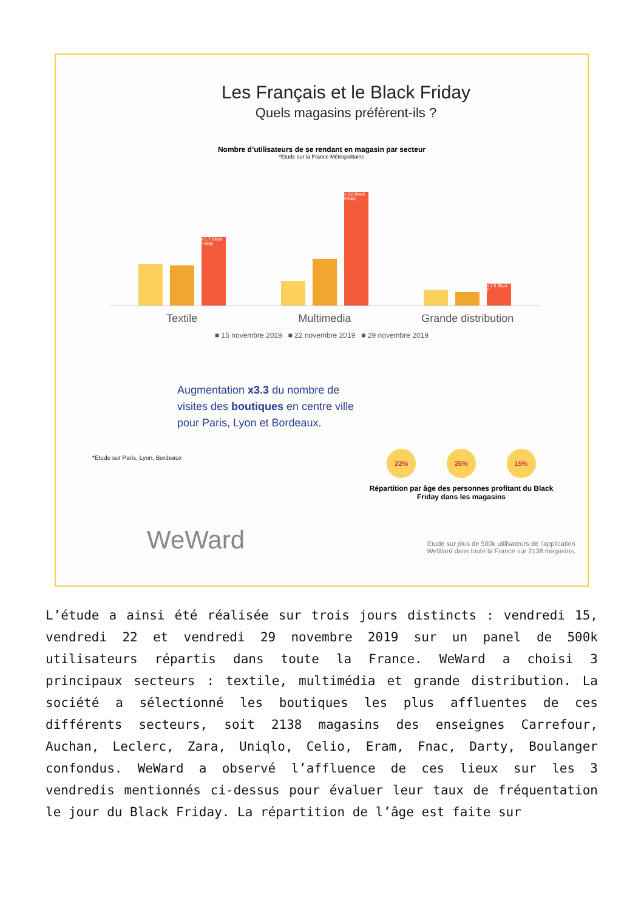Les Français et le Black Friday
Quels magasins préfèrent-ils ?
Nombre d’utilisateurs de se rendant en magasin par secteur
*Etude sur la France Métropolitaine
x 1.7 Black Friday
x 3.2 Black Friday
x 1.5 Black F
Textile Multimedia Grande distribution
■ 15 novembre 2019 ■ 22 novembre 2019 ■ 29 novembre 2019
Augmentation x3.3 du nombre de visites des boutiques en centre ville pour Paris, Lyon et Bordeaux.
*Etude sur Paris, Lyon, Bordeaux
22% 26% 15%
Répartition par âge des personnes profitant du Black Friday dans les magasins
WeWard
Etude sur plus de 500k utilisateurs de l’application
WeWard dans toute la France sur 2138 magasins.
L’étude a ainsi été réalisée sur trois jours distincts : vendredi 15, vendredi 22 et vendredi 29 novembre 2019 sur un panel de 500k utilisateurs répartis dans toute la France. WeWard a choisi 3 principaux secteurs : textile, multimédia et grande distribution. La société a sélectionné les boutiques les plus affluentes de ces différents secteurs, soit 2138 magasins des enseignes Carrefour, Auchan, Leclerc, Zara, Uniqlo, Celio, Eram, Fnac, Darty, Boulanger confondus. WeWard a observé l’affluence de ces lieux sur les 3 vendredis mentionnés ci-dessus pour évaluer leur taux de fréquentation le jour du Black Friday. La répartition de l’âge est faite sur